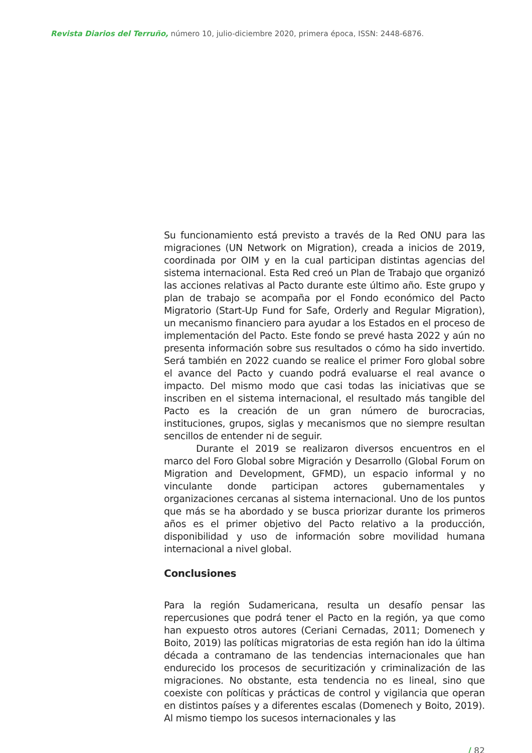Revista Diarios del Terruño, número 10, julio-diciembre 2020, primera época, ISSN: 2448-6876.
Su funcionamiento está previsto a través de la Red ONU para las migraciones (UN Network on Migration), creada a inicios de 2019, coordinada por OIM y en la cual participan distintas agencias del sistema internacional. Esta Red creó un Plan de Trabajo que organizó las acciones relativas al Pacto durante este último año. Este grupo y plan de trabajo se acompaña por el Fondo económico del Pacto Migratorio (Start-Up Fund for Safe, Orderly and Regular Migration), un mecanismo financiero para ayudar a los Estados en el proceso de implementación del Pacto. Este fondo se prevé hasta 2022 y aún no presenta información sobre sus resultados o cómo ha sido invertido. Será también en 2022 cuando se realice el primer Foro global sobre el avance del Pacto y cuando podrá evaluarse el real avance o impacto. Del mismo modo que casi todas las iniciativas que se inscriben en el sistema internacional, el resultado más tangible del Pacto es la creación de un gran número de burocracias, instituciones, grupos, siglas y mecanismos que no siempre resultan sencillos de entender ni de seguir.
Durante el 2019 se realizaron diversos encuentros en el marco del Foro Global sobre Migración y Desarrollo (Global Forum on Migration and Development, GFMD), un espacio informal y no vinculante donde participan actores gubernamentales y organizaciones cercanas al sistema internacional. Uno de los puntos que más se ha abordado y se busca priorizar durante los primeros años es el primer objetivo del Pacto relativo a la producción, disponibilidad y uso de información sobre movilidad humana internacional a nivel global.
Conclusiones
Para la región Sudamericana, resulta un desafío pensar las repercusiones que podrá tener el Pacto en la región, ya que como han expuesto otros autores (Ceriani Cernadas, 2011; Domenech y Boito, 2019) las políticas migratorias de esta región han ido la última década a contramano de las tendencias internacionales que han endurecido los procesos de securitización y criminalización de las migraciones. No obstante, esta tendencia no es lineal, sino que coexiste con políticas y prácticas de control y vigilancia que operan en distintos países y a diferentes escalas (Domenech y Boito, 2019). Al mismo tiempo los sucesos internacionales y las
/ 82